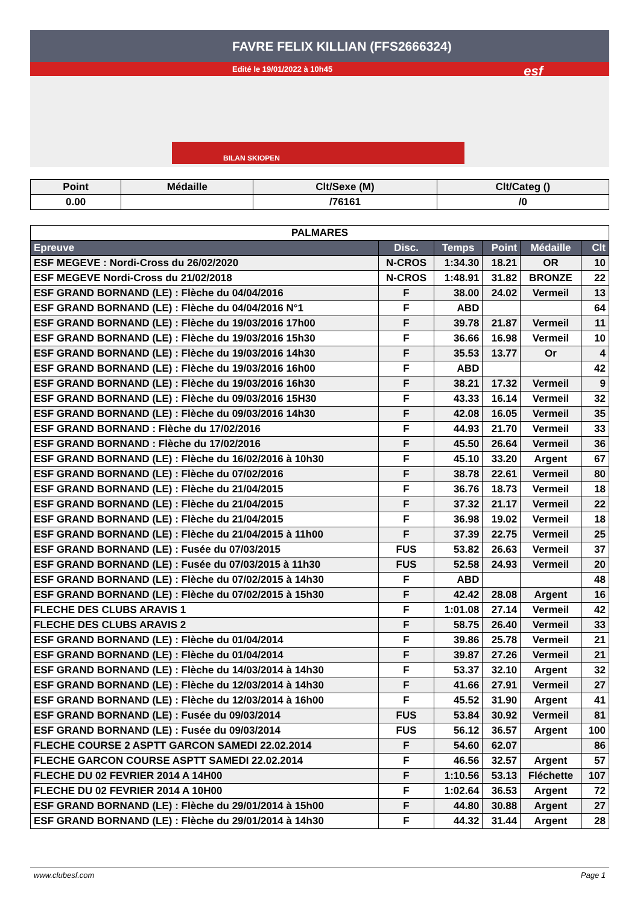FAVRE FELIX KILLIAN (FFS2666324)
Edité le 19/01/2022 à 10h45
esf
BILAN SKIOPEN
| Point | Médaille | Clt/Sexe (M) | Clt/Categ () |
| --- | --- | --- | --- |
| 0.00 | | /76161 | /0 |
| PALMARES | | | | | |
| --- | --- | --- | --- | --- | --- |
| Epreuve | Disc. | Temps | Point | Médaille | Clt |
| ESF MEGEVE : Nordi-Cross du 26/02/2020 | N-CROS | 1:34.30 | 18.21 | OR | 10 |
| ESF MEGEVE Nordi-Cross du 21/02/2018 | N-CROS | 1:48.91 | 31.82 | BRONZE | 22 |
| ESF GRAND BORNAND (LE) : Flèche du 04/04/2016 | F | 38.00 | 24.02 | Vermeil | 13 |
| ESF GRAND BORNAND (LE) : Flèche du 04/04/2016 N°1 | F | ABD | | | 64 |
| ESF GRAND BORNAND (LE) : Flèche du 19/03/2016 17h00 | F | 39.78 | 21.87 | Vermeil | 11 |
| ESF GRAND BORNAND (LE) : Flèche du 19/03/2016 15h30 | F | 36.66 | 16.98 | Vermeil | 10 |
| ESF GRAND BORNAND (LE) : Flèche du 19/03/2016 14h30 | F | 35.53 | 13.77 | Or | 4 |
| ESF GRAND BORNAND (LE) : Flèche du 19/03/2016 16h00 | F | ABD | | | 42 |
| ESF GRAND BORNAND (LE) : Flèche du 19/03/2016 16h30 | F | 38.21 | 17.32 | Vermeil | 9 |
| ESF GRAND BORNAND (LE) : Flèche du 09/03/2016 15H30 | F | 43.33 | 16.14 | Vermeil | 32 |
| ESF GRAND BORNAND (LE) : Flèche du 09/03/2016 14h30 | F | 42.08 | 16.05 | Vermeil | 35 |
| ESF GRAND BORNAND : Flèche du 17/02/2016 | F | 44.93 | 21.70 | Vermeil | 33 |
| ESF GRAND BORNAND : Flèche du 17/02/2016 | F | 45.50 | 26.64 | Vermeil | 36 |
| ESF GRAND BORNAND (LE) : Flèche du 16/02/2016 à 10h30 | F | 45.10 | 33.20 | Argent | 67 |
| ESF GRAND BORNAND (LE) : Flèche du 07/02/2016 | F | 38.78 | 22.61 | Vermeil | 80 |
| ESF GRAND BORNAND (LE) : Flèche du 21/04/2015 | F | 36.76 | 18.73 | Vermeil | 18 |
| ESF GRAND BORNAND (LE) : Flèche du 21/04/2015 | F | 37.32 | 21.17 | Vermeil | 22 |
| ESF GRAND BORNAND (LE) : Flèche du 21/04/2015 | F | 36.98 | 19.02 | Vermeil | 18 |
| ESF GRAND BORNAND (LE) : Flèche du 21/04/2015 à 11h00 | F | 37.39 | 22.75 | Vermeil | 25 |
| ESF GRAND BORNAND (LE) : Fusée du 07/03/2015 | FUS | 53.82 | 26.63 | Vermeil | 37 |
| ESF GRAND BORNAND (LE) : Fusée du 07/03/2015 à 11h30 | FUS | 52.58 | 24.93 | Vermeil | 20 |
| ESF GRAND BORNAND (LE) : Flèche du 07/02/2015 à 14h30 | F | ABD | | | 48 |
| ESF GRAND BORNAND (LE) : Flèche du 07/02/2015 à 15h30 | F | 42.42 | 28.08 | Argent | 16 |
| FLECHE DES CLUBS ARAVIS 1 | F | 1:01.08 | 27.14 | Vermeil | 42 |
| FLECHE DES CLUBS ARAVIS 2 | F | 58.75 | 26.40 | Vermeil | 33 |
| ESF GRAND BORNAND (LE) : Flèche du 01/04/2014 | F | 39.86 | 25.78 | Vermeil | 21 |
| ESF GRAND BORNAND (LE) : Flèche du 01/04/2014 | F | 39.87 | 27.26 | Vermeil | 21 |
| ESF GRAND BORNAND (LE) : Flèche du 14/03/2014 à 14h30 | F | 53.37 | 32.10 | Argent | 32 |
| ESF GRAND BORNAND (LE) : Flèche du 12/03/2014 à 14h30 | F | 41.66 | 27.91 | Vermeil | 27 |
| ESF GRAND BORNAND (LE) : Flèche du 12/03/2014 à 16h00 | F | 45.52 | 31.90 | Argent | 41 |
| ESF GRAND BORNAND (LE) : Fusée du 09/03/2014 | FUS | 53.84 | 30.92 | Vermeil | 81 |
| ESF GRAND BORNAND (LE) : Fusée du 09/03/2014 | FUS | 56.12 | 36.57 | Argent | 100 |
| FLECHE COURSE 2 ASPTT GARCON SAMEDI 22.02.2014 | F | 54.60 | 62.07 | | 86 |
| FLECHE GARCON COURSE ASPTT SAMEDI 22.02.2014 | F | 46.56 | 32.57 | Argent | 57 |
| FLECHE DU 02 FEVRIER 2014 A 14H00 | F | 1:10.56 | 53.13 | Fléchette | 107 |
| FLECHE DU 02 FEVRIER 2014 A 10H00 | F | 1:02.64 | 36.53 | Argent | 72 |
| ESF GRAND BORNAND (LE) : Flèche du 29/01/2014 à 15h00 | F | 44.80 | 30.88 | Argent | 27 |
| ESF GRAND BORNAND (LE) : Flèche du 29/01/2014 à 14h30 | F | 44.32 | 31.44 | Argent | 28 |
www.clubesf.com Page 1